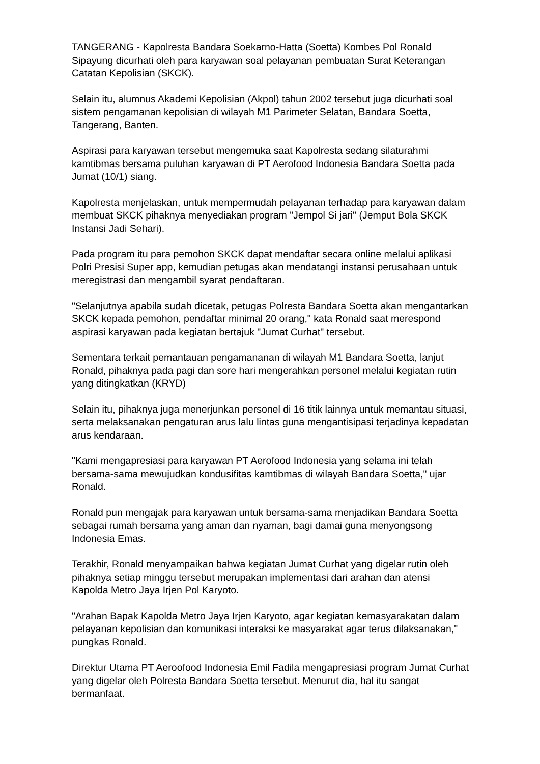TANGERANG - Kapolresta Bandara Soekarno-Hatta (Soetta) Kombes Pol Ronald Sipayung dicurhati oleh para karyawan soal pelayanan pembuatan Surat Keterangan Catatan Kepolisian (SKCK).
Selain itu, alumnus Akademi Kepolisian (Akpol) tahun 2002 tersebut juga dicurhati soal sistem pengamanan kepolisian di wilayah M1 Parimeter Selatan, Bandara Soetta, Tangerang, Banten.
Aspirasi para karyawan tersebut mengemuka saat Kapolresta sedang silaturahmi kamtibmas bersama puluhan karyawan di PT Aerofood Indonesia Bandara Soetta pada Jumat (10/1) siang.
Kapolresta menjelaskan, untuk mempermudah pelayanan terhadap para karyawan dalam membuat SKCK pihaknya menyediakan program "Jempol Si jari" (Jemput Bola SKCK Instansi Jadi Sehari).
Pada program itu para pemohon SKCK dapat mendaftar secara online melalui aplikasi Polri Presisi Super app, kemudian petugas akan mendatangi instansi perusahaan untuk meregistrasi dan mengambil syarat pendaftaran.
"Selanjutnya apabila sudah dicetak, petugas Polresta Bandara Soetta akan mengantarkan SKCK kepada pemohon, pendaftar minimal 20 orang," kata Ronald saat merespond aspirasi karyawan pada kegiatan bertajuk "Jumat Curhat" tersebut.
Sementara terkait pemantauan pengamananan di wilayah M1 Bandara Soetta, lanjut Ronald, pihaknya pada pagi dan sore hari mengerahkan personel melalui kegiatan rutin yang ditingkatkan (KRYD)
Selain itu, pihaknya juga menerjunkan personel di 16 titik lainnya untuk memantau situasi, serta melaksanakan pengaturan arus lalu lintas guna mengantisipasi terjadinya kepadatan arus kendaraan.
"Kami mengapresiasi para karyawan PT Aerofood Indonesia yang selama ini telah bersama-sama mewujudkan kondusifitas kamtibmas di wilayah Bandara Soetta," ujar Ronald.
Ronald pun mengajak para karyawan untuk bersama-sama menjadikan Bandara Soetta sebagai rumah bersama yang aman dan nyaman, bagi damai guna menyongsong Indonesia Emas.
Terakhir, Ronald menyampaikan bahwa kegiatan Jumat Curhat yang digelar rutin oleh pihaknya setiap minggu tersebut merupakan implementasi dari arahan dan atensi Kapolda Metro Jaya Irjen Pol Karyoto.
"Arahan Bapak Kapolda Metro Jaya Irjen Karyoto, agar kegiatan kemasyarakatan dalam pelayanan kepolisian dan komunikasi interaksi ke masyarakat agar terus dilaksanakan," pungkas Ronald.
Direktur Utama PT Aeroofood Indonesia Emil Fadila mengapresiasi program Jumat Curhat yang digelar oleh Polresta Bandara Soetta tersebut. Menurut dia, hal itu sangat bermanfaat.